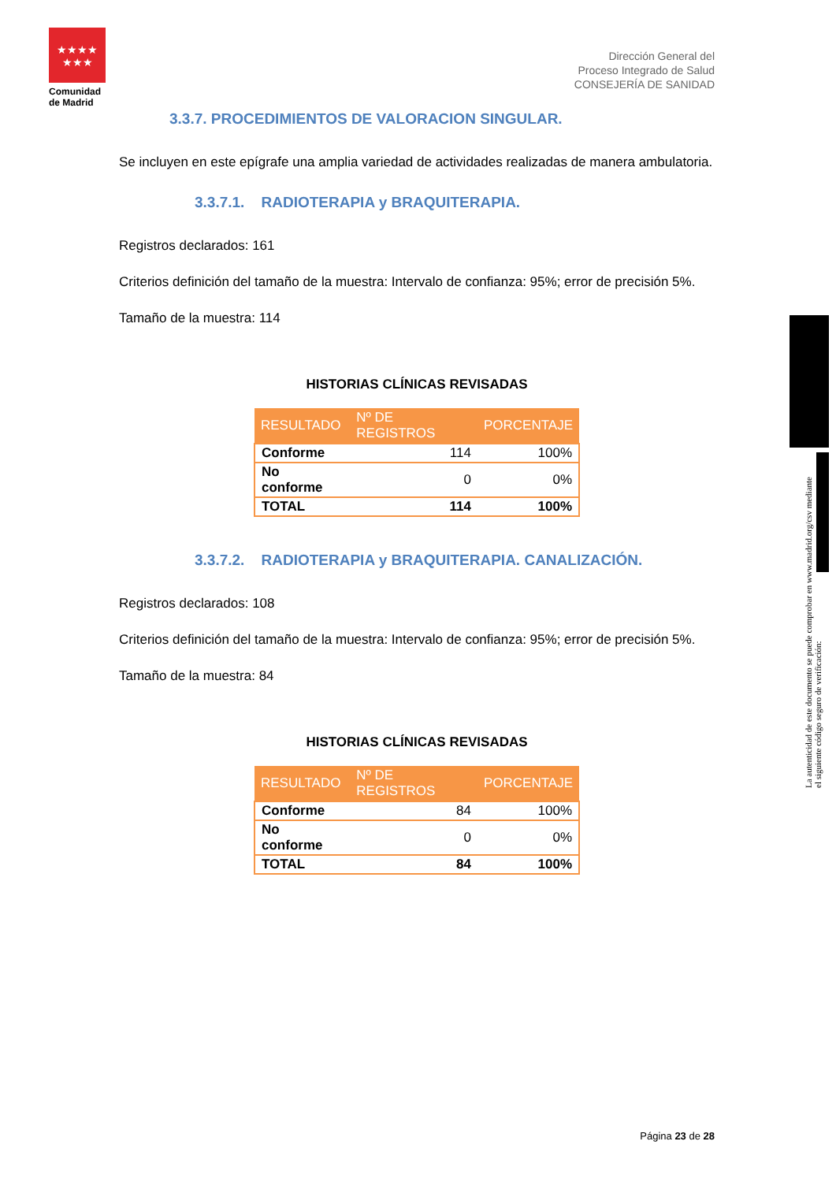★★★★
★★★
Comunidad de Madrid
Dirección General del
Proceso Integrado de Salud
CONSEJERÍA DE SANIDAD
3.3.7. PROCEDIMIENTOS DE VALORACION SINGULAR.
Se incluyen en este epígrafe una amplia variedad de actividades realizadas de manera ambulatoria.
3.3.7.1. RADIOTERAPIA y BRAQUITERAPIA.
Registros declarados: 161
Criterios definición del tamaño de la muestra: Intervalo de confianza: 95%; error de precisión 5%.
Tamaño de la muestra: 114
HISTORIAS CLÍNICAS REVISADAS
| RESULTADO | Nº DE REGISTROS | PORCENTAJE |
| --- | --- | --- |
| Conforme | 114 | 100% |
| No conforme | 0 | 0% |
| TOTAL | 114 | 100% |
3.3.7.2. RADIOTERAPIA y BRAQUITERAPIA. CANALIZACIÓN.
Registros declarados: 108
Criterios definición del tamaño de la muestra: Intervalo de confianza: 95%; error de precisión 5%.
Tamaño de la muestra: 84
HISTORIAS CLÍNICAS REVISADAS
| RESULTADO | Nº DE REGISTROS | PORCENTAJE |
| --- | --- | --- |
| Conforme | 84 | 100% |
| No conforme | 0 | 0% |
| TOTAL | 84 | 100% |
La autenticidad de este documento se puede comprobar en www.madrid.org/csv mediante el siguiente código seguro de verificación:
Página 23 de 28